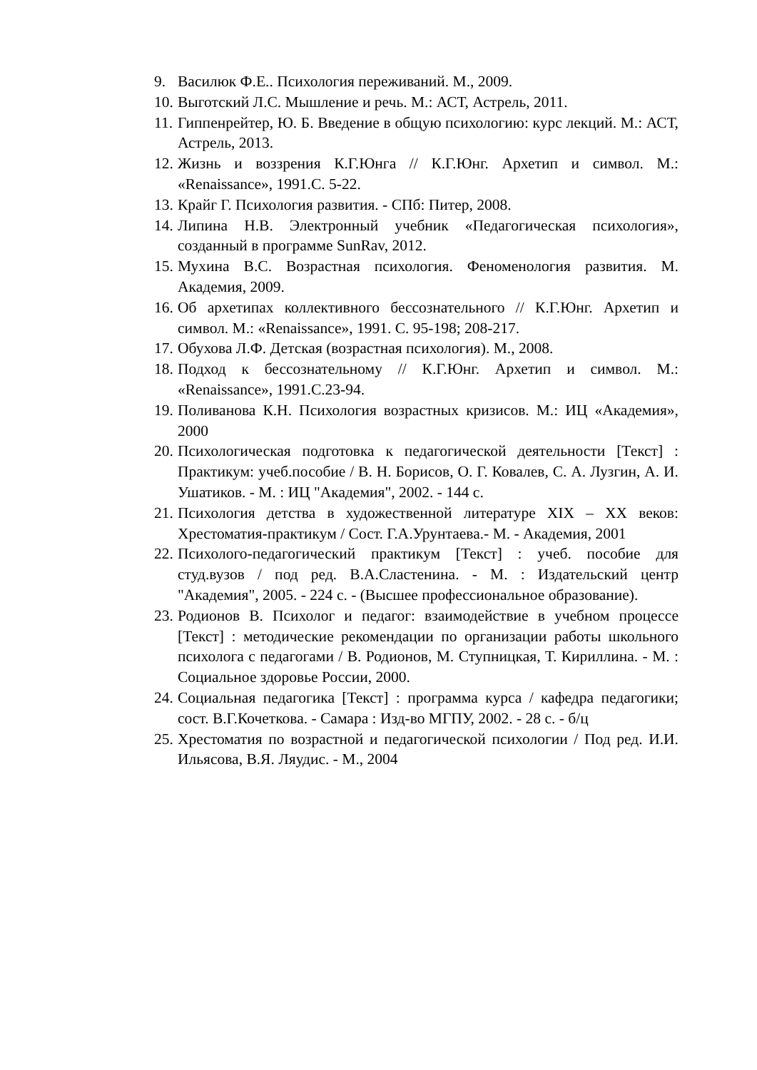9. Василюк Ф.Е.. Психология переживаний. М., 2009.
10. Выготский Л.С. Мышление и речь. М.: АСТ, Астрель, 2011.
11. Гиппенрейтер, Ю. Б. Введение в общую психологию: курс лекций. М.: АСТ, Астрель, 2013.
12. Жизнь и воззрения К.Г.Юнга // К.Г.Юнг. Архетип и символ. М.: «Renaissance», 1991.С. 5-22.
13. Крайг Г. Психология развития. - СПб: Питер, 2008.
14. Липина Н.В. Электронный учебник «Педагогическая психология», созданный в программе SunRav, 2012.
15. Мухина В.С. Возрастная психология. Феноменология развития. М. Академия, 2009.
16. Об архетипах коллективного бессознательного // К.Г.Юнг. Архетип и символ. М.: «Renaissance», 1991. С. 95-198; 208-217.
17. Обухова Л.Ф. Детская (возрастная психология). М., 2008.
18. Подход к бессознательному // К.Г.Юнг. Архетип и символ. М.: «Renaissance», 1991.С.23-94.
19. Поливанова К.Н. Психология возрастных кризисов. М.: ИЦ «Академия», 2000
20. Психологическая подготовка к педагогической деятельности [Текст] : Практикум: учеб.пособие / В. Н. Борисов, О. Г. Ковалев, С. А. Лузгин, А. И. Ушатиков. - М. : ИЦ "Академия", 2002. - 144 с.
21. Психология детства в художественной литературе XIX – XX веков: Хрестоматия-практикум / Сост. Г.А.Урунтаева.- М. - Академия, 2001
22. Психолого-педагогический практикум [Текст] : учеб. пособие для студ.вузов / под ред. В.А.Сластенина. - М. : Издательский центр "Академия", 2005. - 224 с. - (Высшее профессиональное образование).
23. Родионов В. Психолог и педагог: взаимодействие в учебном процессе [Текст] : методические рекомендации по организации работы школьного психолога с педагогами / В. Родионов, М. Ступницкая, Т. Кириллина. - М. : Социальное здоровье России, 2000.
24. Социальная педагогика [Текст] : программа курса / кафедра педагогики; сост. В.Г.Кочеткова. - Самара : Изд-во МГПУ, 2002. - 28 с. - б/ц
25. Хрестоматия по возрастной и педагогической психологии / Под ред. И.И. Ильясова, В.Я. Ляудис. - М., 2004